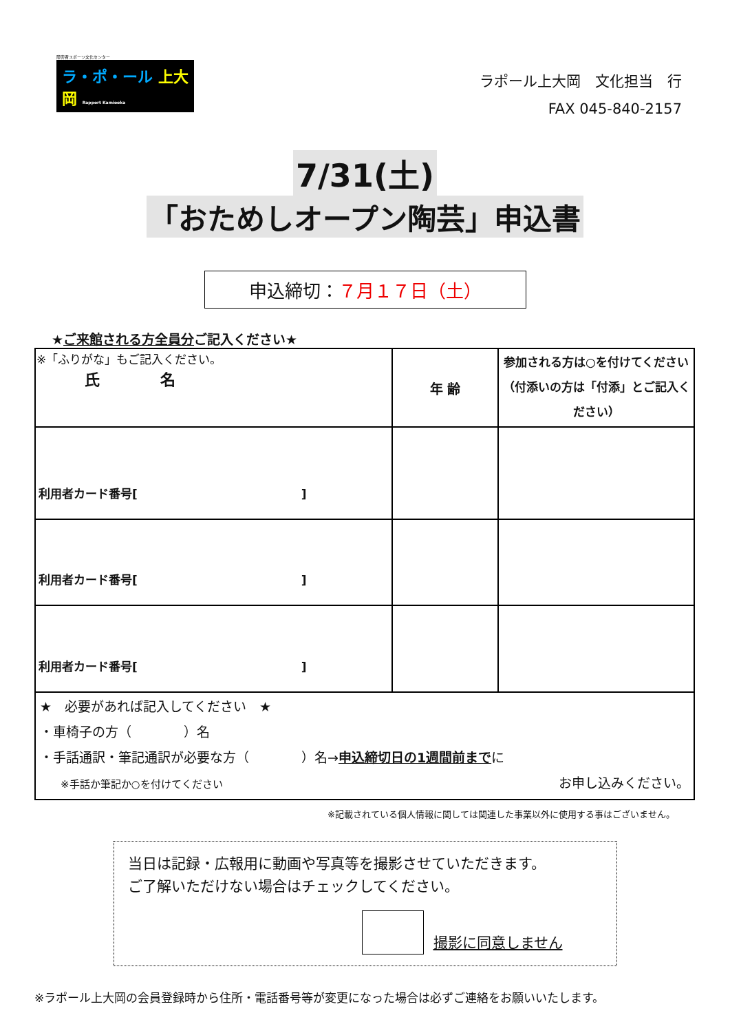障害者スポーツ文化センター
ラ・ポ・ール 上大岡 Rapport Kamiooka
ラポール上大岡　文化担当　行
FAX 045-840-2157
7/31(土)
「おためしオープン陶芸」申込書
申込締切：７月１７日（土）
★ご来館される方全員分ご記入ください★
| ※「ふりがな」もご記入ください。 氏 名 | 年 齢 | 参加される方は○を付けてください（付添いの方は「付添」とご記入ください） |
| 利用者カード番号[ ] | | |
| 利用者カード番号[ ] | | |
| 利用者カード番号[ ] | | |
| ★ 必要があれば記入してください ★ ・車椅子の方（ ）名 ・手話通訳・筆記通訳が必要な方（ ）名→ 申込締切日の1週間前まで に ※手話か筆記か○を付けてください お申し込みください。 | | |
※記載されている個人情報に関しては関連した事業以外に使用する事はございません。
当日は記録・広報用に動画や写真等を撮影させていただきます。
ご了解いただけない場合はチェックしてください。
撮影に同意しません
※ラポール上大岡の会員登録時から住所・電話番号等が変更になった場合は必ずご連絡をお願いいたします。